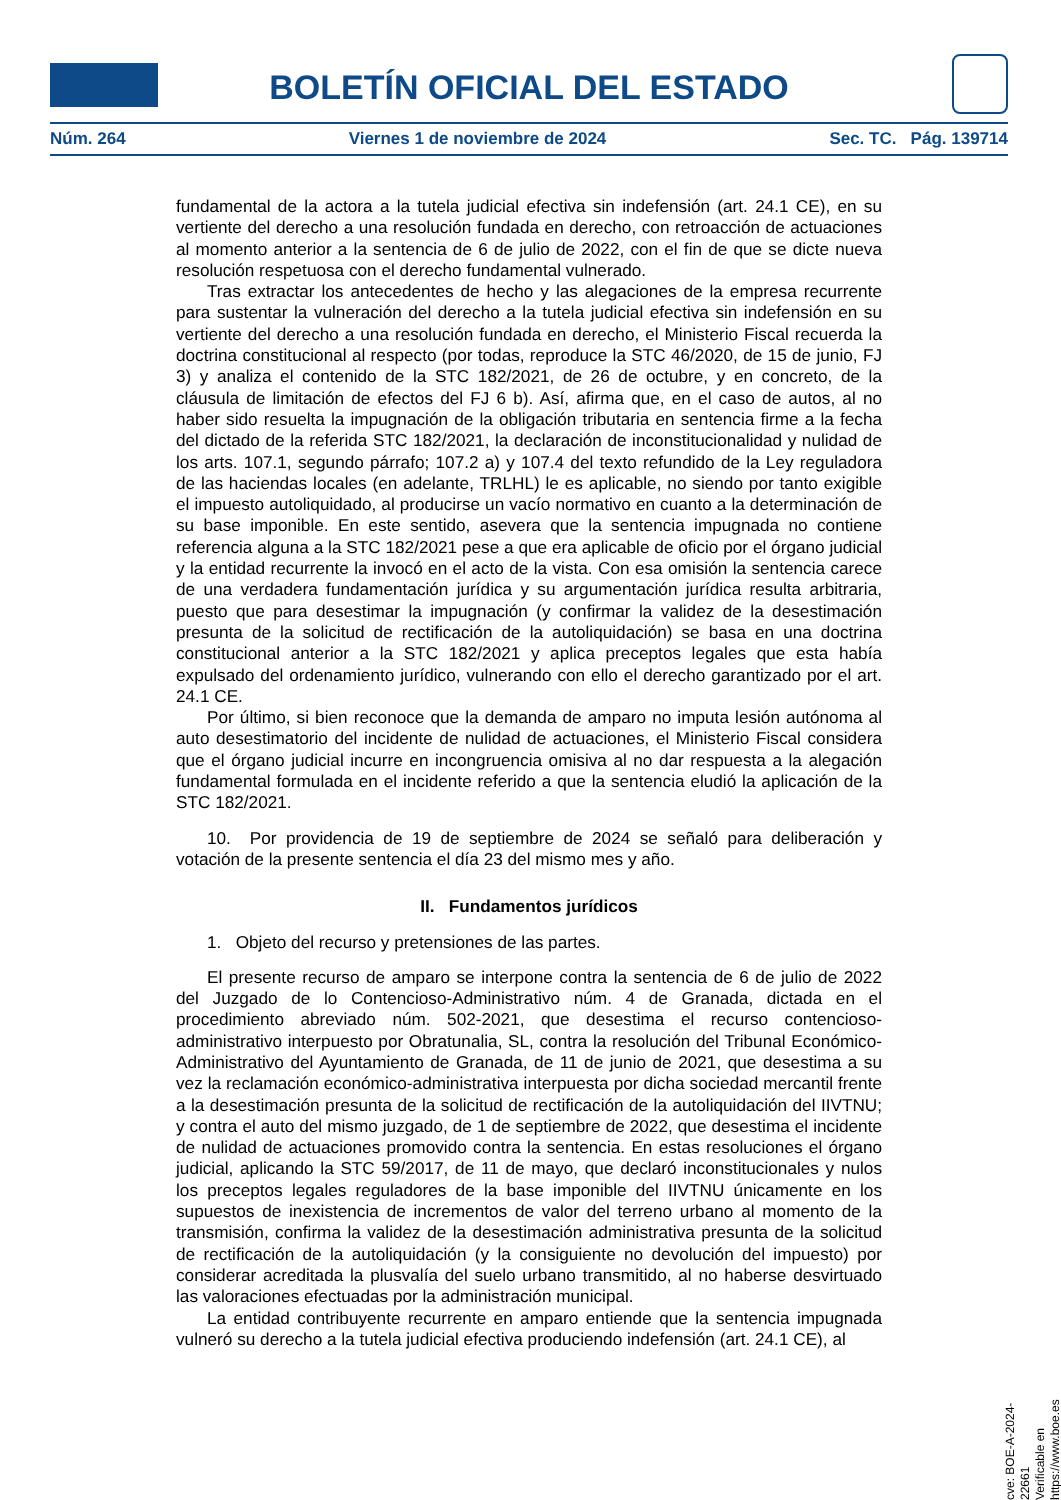BOLETÍN OFICIAL DEL ESTADO
Núm. 264 Viernes 1 de noviembre de 2024 Sec. TC. Pág. 139714
fundamental de la actora a la tutela judicial efectiva sin indefensión (art. 24.1 CE), en su vertiente del derecho a una resolución fundada en derecho, con retroacción de actuaciones al momento anterior a la sentencia de 6 de julio de 2022, con el fin de que se dicte nueva resolución respetuosa con el derecho fundamental vulnerado.
Tras extractar los antecedentes de hecho y las alegaciones de la empresa recurrente para sustentar la vulneración del derecho a la tutela judicial efectiva sin indefensión en su vertiente del derecho a una resolución fundada en derecho, el Ministerio Fiscal recuerda la doctrina constitucional al respecto (por todas, reproduce la STC 46/2020, de 15 de junio, FJ 3) y analiza el contenido de la STC 182/2021, de 26 de octubre, y en concreto, de la cláusula de limitación de efectos del FJ 6 b). Así, afirma que, en el caso de autos, al no haber sido resuelta la impugnación de la obligación tributaria en sentencia firme a la fecha del dictado de la referida STC 182/2021, la declaración de inconstitucionalidad y nulidad de los arts. 107.1, segundo párrafo; 107.2 a) y 107.4 del texto refundido de la Ley reguladora de las haciendas locales (en adelante, TRLHL) le es aplicable, no siendo por tanto exigible el impuesto autoliquidado, al producirse un vacío normativo en cuanto a la determinación de su base imponible. En este sentido, asevera que la sentencia impugnada no contiene referencia alguna a la STC 182/2021 pese a que era aplicable de oficio por el órgano judicial y la entidad recurrente la invocó en el acto de la vista. Con esa omisión la sentencia carece de una verdadera fundamentación jurídica y su argumentación jurídica resulta arbitraria, puesto que para desestimar la impugnación (y confirmar la validez de la desestimación presunta de la solicitud de rectificación de la autoliquidación) se basa en una doctrina constitucional anterior a la STC 182/2021 y aplica preceptos legales que esta había expulsado del ordenamiento jurídico, vulnerando con ello el derecho garantizado por el art. 24.1 CE.
Por último, si bien reconoce que la demanda de amparo no imputa lesión autónoma al auto desestimatorio del incidente de nulidad de actuaciones, el Ministerio Fiscal considera que el órgano judicial incurre en incongruencia omisiva al no dar respuesta a la alegación fundamental formulada en el incidente referido a que la sentencia eludió la aplicación de la STC 182/2021.
10. Por providencia de 19 de septiembre de 2024 se señaló para deliberación y votación de la presente sentencia el día 23 del mismo mes y año.
II. Fundamentos jurídicos
1. Objeto del recurso y pretensiones de las partes.
El presente recurso de amparo se interpone contra la sentencia de 6 de julio de 2022 del Juzgado de lo Contencioso-Administrativo núm. 4 de Granada, dictada en el procedimiento abreviado núm. 502-2021, que desestima el recurso contencioso-administrativo interpuesto por Obratunalia, SL, contra la resolución del Tribunal Económico-Administrativo del Ayuntamiento de Granada, de 11 de junio de 2021, que desestima a su vez la reclamación económico-administrativa interpuesta por dicha sociedad mercantil frente a la desestimación presunta de la solicitud de rectificación de la autoliquidación del IIVTNU; y contra el auto del mismo juzgado, de 1 de septiembre de 2022, que desestima el incidente de nulidad de actuaciones promovido contra la sentencia. En estas resoluciones el órgano judicial, aplicando la STC 59/2017, de 11 de mayo, que declaró inconstitucionales y nulos los preceptos legales reguladores de la base imponible del IIVTNU únicamente en los supuestos de inexistencia de incrementos de valor del terreno urbano al momento de la transmisión, confirma la validez de la desestimación administrativa presunta de la solicitud de rectificación de la autoliquidación (y la consiguiente no devolución del impuesto) por considerar acreditada la plusvalía del suelo urbano transmitido, al no haberse desvirtuado las valoraciones efectuadas por la administración municipal.
La entidad contribuyente recurrente en amparo entiende que la sentencia impugnada vulneró su derecho a la tutela judicial efectiva produciendo indefensión (art. 24.1 CE), al
cve: BOE-A-2024-22661
Verificable en https://www.boe.es